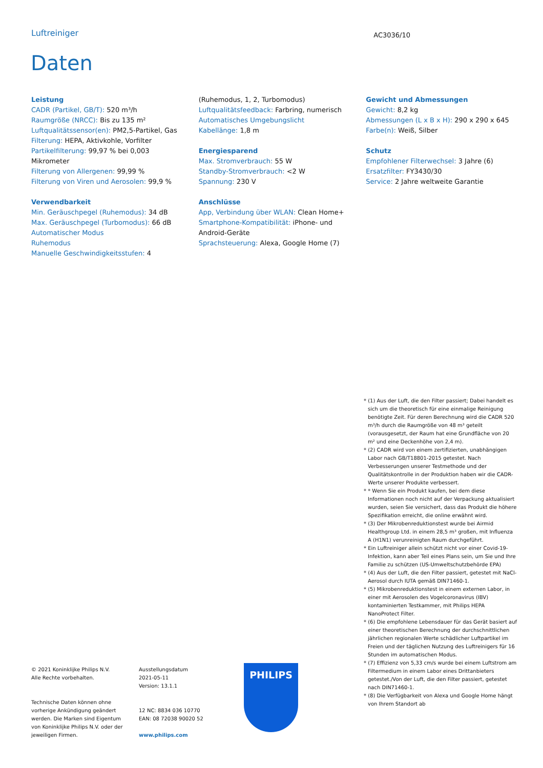Luftreiniger AC3036/10
Daten
Leistung
CADR (Partikel, GB/T): 520 m³/h
Raumgröße (NRCC): Bis zu 135 m²
Luftqualitätssensor(en): PM2,5-Partikel, Gas
Filterung: HEPA, Aktivkohle, Vorfilter
Partikelfilterung: 99,97 % bei 0,003 Mikrometer
Filterung von Allergenen: 99,99 %
Filterung von Viren und Aerosolen: 99,9 %
Verwendbarkeit
Min. Geräuschpegel (Ruhemodus): 34 dB
Max. Geräuschpegel (Turbomodus): 66 dB
Automatischer Modus
Ruhemodus
Manuelle Geschwindigkeitsstufen: 4
(Ruhemodus, 1, 2, Turbomodus)
Luftqualitätsfeedback: Farbring, numerisch
Automatisches Umgebungslicht
Kabellänge: 1,8 m
Energiesparend
Max. Stromverbrauch: 55 W
Standby-Stromverbrauch: <2 W
Spannung: 230 V
Anschlüsse
App, Verbindung über WLAN: Clean Home+
Smartphone-Kompatibilität: iPhone- und Android-Geräte
Sprachsteuerung: Alexa, Google Home (7)
Gewicht und Abmessungen
Gewicht: 8,2 kg
Abmessungen (L x B x H): 290 x 290 x 645
Farbe(n): Weiß, Silber
Schutz
Empfohlener Filterwechsel: 3 Jahre (6)
Ersatzfilter: FY3430/30
Service: 2 Jahre weltweite Garantie
* (1) Aus der Luft, die den Filter passiert; Dabei handelt es sich um die theoretisch für eine einmalige Reinigung benötigte Zeit. Für deren Berechnung wird die CADR 520 m³/h durch die Raumgröße von 48 m³ geteilt (vorausgesetzt, der Raum hat eine Grundfläche von 20 m² und eine Deckenhöhe von 2,4 m).
* (2) CADR wird von einem zertifizierten, unabhängigen Labor nach GB/T18801-2015 getestet. Nach Verbesserungen unserer Testmethode und der Qualitätskontrolle in der Produktion haben wir die CADR-Werte unserer Produkte verbessert.
* * Wenn Sie ein Produkt kaufen, bei dem diese Informationen noch nicht auf der Verpackung aktualisiert wurden, seien Sie versichert, dass das Produkt die höhere Spezifikation erreicht, die online erwähnt wird.
* (3) Der Mikrobenreduktionstest wurde bei Airmid Healthgroup Ltd. in einem 28,5 m³ großen, mit Influenza A (H1N1) verunreinigten Raum durchgeführt.
* Ein Luftreiniger allein schützt nicht vor einer Covid-19-Infektion, kann aber Teil eines Plans sein, um Sie und Ihre Familie zu schützen (US-Umweltschutzbehörde EPA)
* (4) Aus der Luft, die den Filter passiert, getestet mit NaCl-Aerosol durch IUTA gemäß DIN71460-1.
* (5) Mikrobenreduktionstest in einem externen Labor, in einer mit Aerosolen des Vogelcoronavirus (IBV) kontaminierten Testkammer, mit Philips HEPA NanoProtect Filter.
* (6) Die empfohlene Lebensdauer für das Gerät basiert auf einer theoretischen Berechnung der durchschnittlichen jährlichen regionalen Werte schädlicher Luftpartikel im Freien und der täglichen Nutzung des Luftreinigers für 16 Stunden im automatischen Modus.
* (7) Effizienz von 5,33 cm/s wurde bei einem Luftstrom am Filtermedium in einem Labor eines Drittanbieters getestet./Von der Luft, die den Filter passiert, getestet nach DIN71460-1.
* (8) Die Verfügbarkeit von Alexa und Google Home hängt von Ihrem Standort ab
© 2021 Koninklijke Philips N.V.
Alle Rechte vorbehalten.
Technische Daten können ohne vorherige Ankündigung geändert werden. Die Marken sind Eigentum von Koninklijke Philips N.V. oder der jeweiligen Firmen.
Ausstellungsdatum
2021-05-11
Version: 13.1.1
12 NC: 8834 036 10770
EAN: 08 72038 90020 52
www.philips.com
PHILIPS